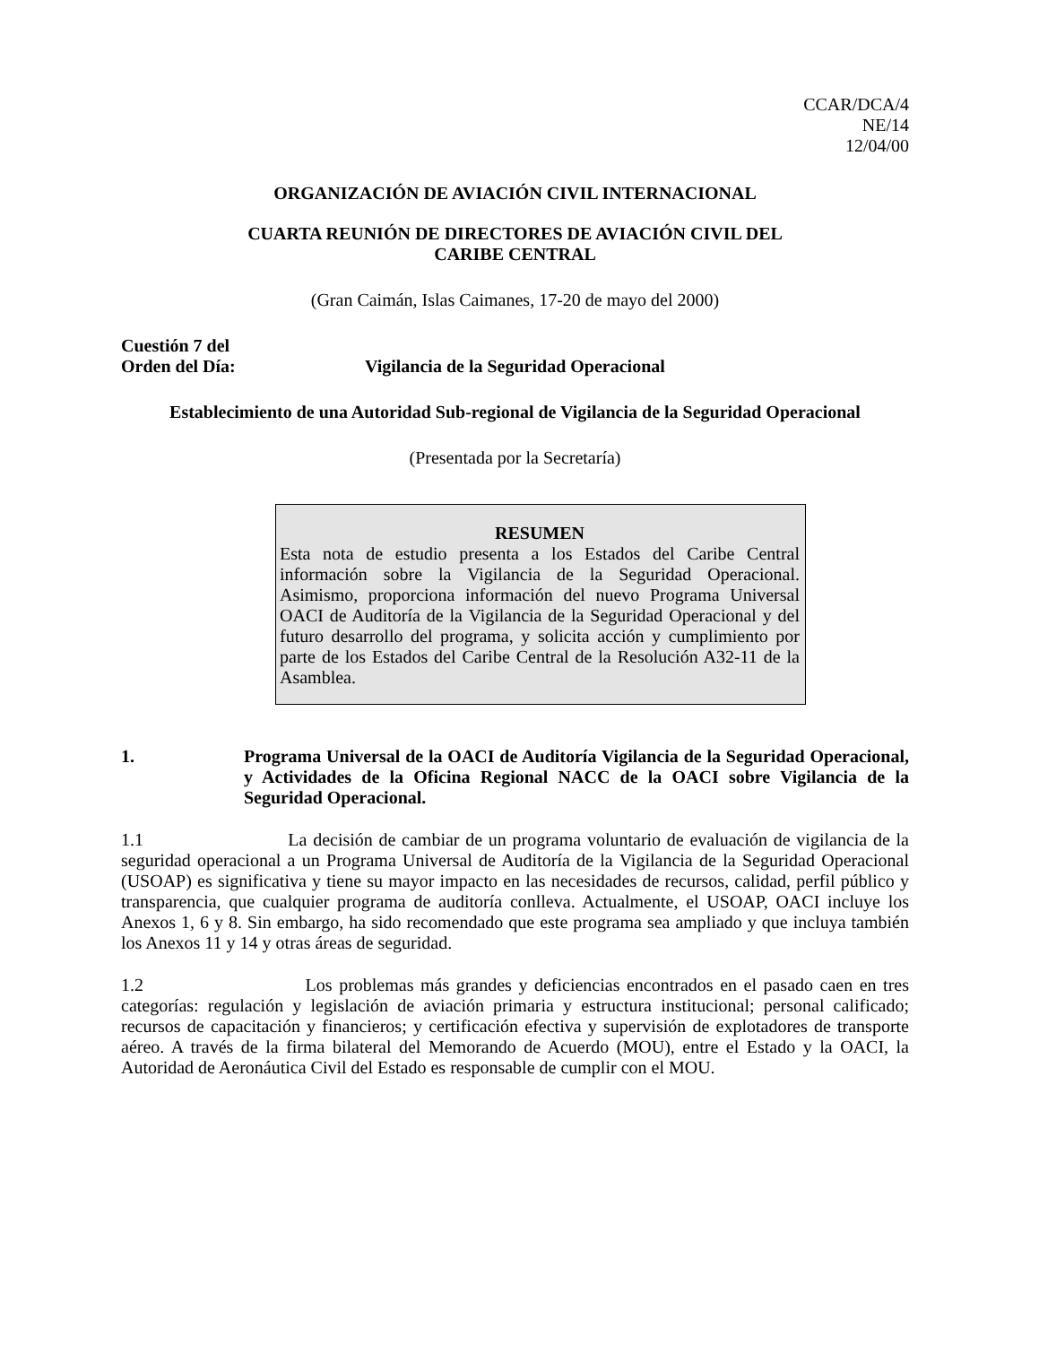CCAR/DCA/4
NE/14
12/04/00
ORGANIZACIÓN DE AVIACIÓN CIVIL INTERNACIONAL
CUARTA REUNIÓN DE DIRECTORES DE AVIACIÓN CIVIL DEL
CARIBE CENTRAL
(Gran Caimán, Islas Caimanes, 17-20 de mayo del 2000)
Cuestión 7 del
Orden del Día: Vigilancia de la Seguridad Operacional
Establecimiento de una Autoridad Sub-regional de Vigilancia de la Seguridad Operacional
(Presentada por la Secretaría)
RESUMEN
Esta nota de estudio presenta a los Estados del Caribe Central información sobre la Vigilancia de la Seguridad Operacional. Asimismo, proporciona información del nuevo Programa Universal OACI de Auditoría de la Vigilancia de la Seguridad Operacional y del futuro desarrollo del programa, y solicita acción y cumplimiento por parte de los Estados del Caribe Central de la Resolución A32-11 de la Asamblea.
1. Programa Universal de la OACI de Auditoría Vigilancia de la Seguridad Operacional, y Actividades de la Oficina Regional NACC de la OACI sobre Vigilancia de la Seguridad Operacional.
1.1 La decisión de cambiar de un programa voluntario de evaluación de vigilancia de la seguridad operacional a un Programa Universal de Auditoría de la Vigilancia de la Seguridad Operacional (USOAP) es significativa y tiene su mayor impacto en las necesidades de recursos, calidad, perfil público y transparencia, que cualquier programa de auditoría conlleva. Actualmente, el USOAP, OACI incluye los Anexos 1, 6 y 8. Sin embargo, ha sido recomendado que este programa sea ampliado y que incluya también los Anexos 11 y 14 y otras áreas de seguridad.
1.2 Los problemas más grandes y deficiencias encontrados en el pasado caen en tres categorías: regulación y legislación de aviación primaria y estructura institucional; personal calificado; recursos de capacitación y financieros; y certificación efectiva y supervisión de explotadores de transporte aéreo. A través de la firma bilateral del Memorando de Acuerdo (MOU), entre el Estado y la OACI, la Autoridad de Aeronáutica Civil del Estado es responsable de cumplir con el MOU.